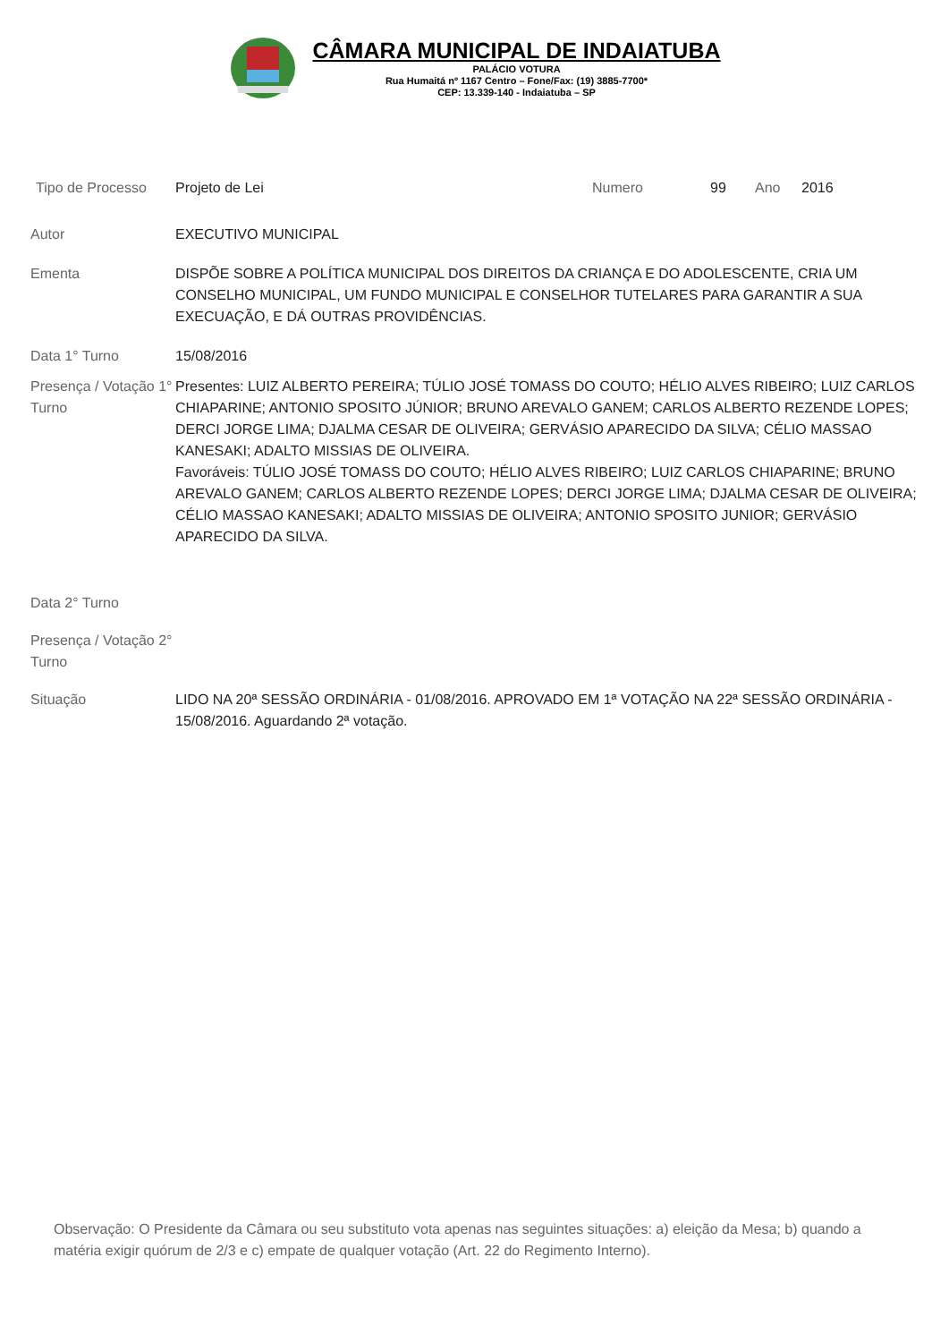CÂMARA MUNICIPAL DE INDAIATUBA
PALÁCIO VOTURA
Rua Humaitá nº 1167 Centro – Fone/Fax: (19) 3885-7700*
CEP: 13.339-140 - Indaiatuba – SP
Tipo de Processo Projeto de Lei Numero 99 Ano 2016
Autor EXECUTIVO MUNICIPAL
Ementa DISPÕE SOBRE A POLÍTICA MUNICIPAL DOS DIREITOS DA CRIANÇA E DO ADOLESCENTE, CRIA UM CONSELHO MUNICIPAL, UM FUNDO MUNICIPAL E CONSELHOR TUTELARES PARA GARANTIR A SUA EXECUAÇÃO, E DÁ OUTRAS PROVIDÊNCIAS.
Data 1° Turno 15/08/2016
Presença / Votação 1° Turno
Presentes: LUIZ ALBERTO PEREIRA; TÚLIO JOSÉ TOMASS DO COUTO; HÉLIO ALVES RIBEIRO; LUIZ CARLOS CHIAPARINE; ANTONIO SPOSITO JÚNIOR; BRUNO AREVALO GANEM; CARLOS ALBERTO REZENDE LOPES; DERCI JORGE LIMA; DJALMA CESAR DE OLIVEIRA; GERVÁSIO APARECIDO DA SILVA; CÉLIO MASSAO KANESAKI; ADALTO MISSIAS DE OLIVEIRA.
Favoráveis: TÚLIO JOSÉ TOMASS DO COUTO; HÉLIO ALVES RIBEIRO; LUIZ CARLOS CHIAPARINE; BRUNO AREVALO GANEM; CARLOS ALBERTO REZENDE LOPES; DERCI JORGE LIMA; DJALMA CESAR DE OLIVEIRA; CÉLIO MASSAO KANESAKI; ADALTO MISSIAS DE OLIVEIRA; ANTONIO SPOSITO JUNIOR; GERVÁSIO APARECIDO DA SILVA.
Data 2° Turno
Presença / Votação 2° Turno
Situação LIDO NA 20ª SESSÃO ORDINÁRIA - 01/08/2016. APROVADO EM 1ª VOTAÇÃO NA 22ª SESSÃO ORDINÁRIA - 15/08/2016. Aguardando 2ª votação.
Observação: O Presidente da Câmara ou seu substituto vota apenas nas seguintes situações: a) eleição da Mesa; b) quando a matéria exigir quórum de 2/3 e c) empate de qualquer votação (Art. 22 do Regimento Interno).